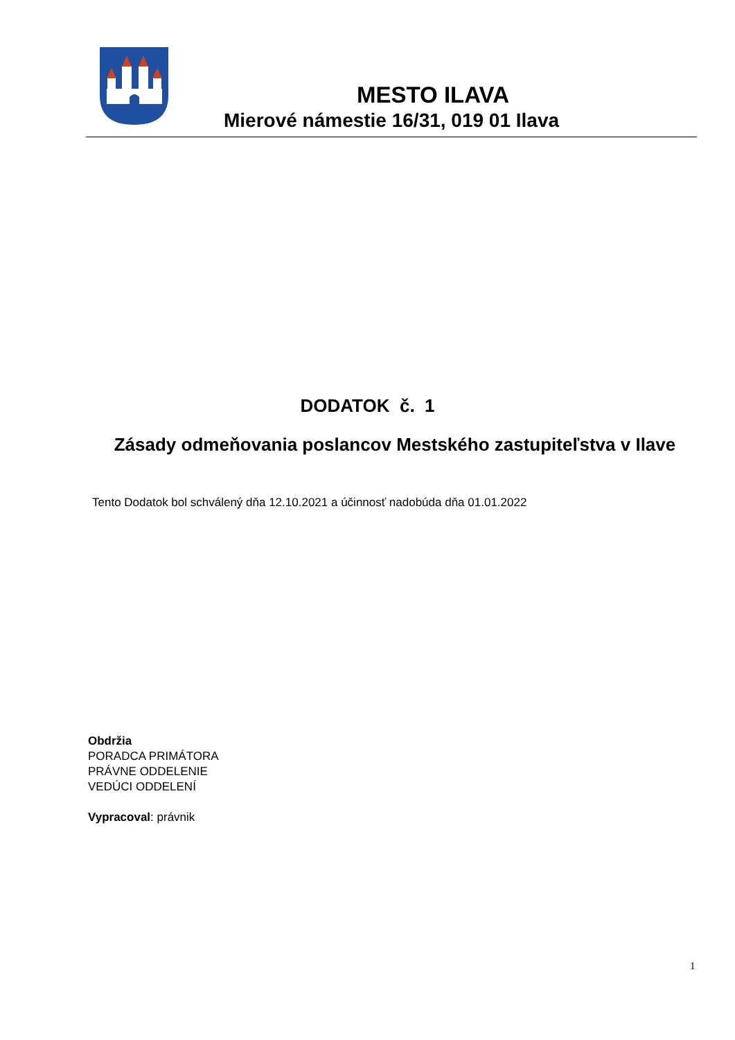MESTO ILAVA
Mierové námestie 16/31, 019 01 Ilava
DODATOK č. 1
Zásady odmeňovania poslancov Mestského zastupiteľstva v Ilave
Tento Dodatok bol schválený dňa 12.10.2021 a účinnosť nadobúda dňa 01.01.2022
Obdržia
PORADCA PRIMÁTORA
PRÁVNE ODDELENIE
VEDÚCI ODDELENÍ
Vypracoval: právnik
1